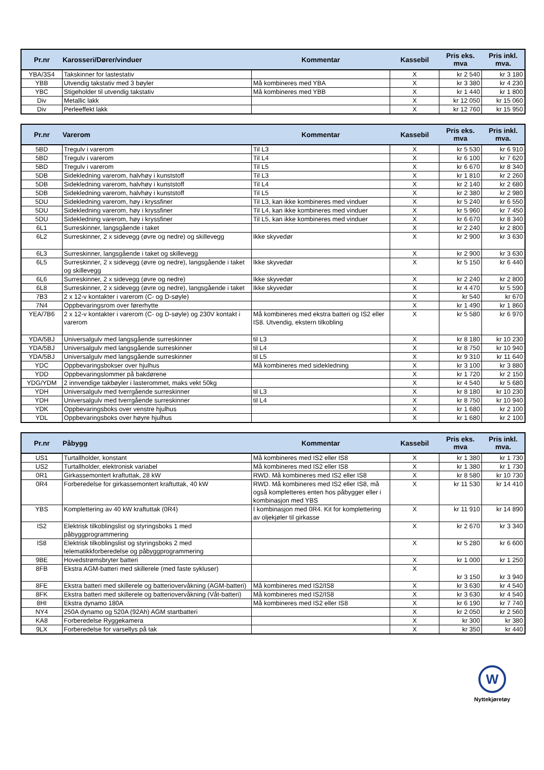| Pr.nr | Karosseri/Dører/vinduer | Kommentar | Kassebil | Pris eks. mva | Pris inkl. mva. |
| --- | --- | --- | --- | --- | --- |
| YBA/3S4 | Takskinner for lastestativ | | X | kr 2 540 | kr 3 180 |
| YBB | Utvendig takstativ med 3 bøyler | Må kombineres med YBA | X | kr 3 380 | kr 4 230 |
| YBC | Stigeholder til utvendig takstativ | Må kombineres med YBB | X | kr 1 440 | kr 1 800 |
| Div | Metallic lakk | | X | kr 12 050 | kr 15 060 |
| Div | Perleeffekt lakk | | X | kr 12 760 | kr 15 950 |
| Pr.nr | Varerom | Kommentar | Kassebil | Pris eks. mva | Pris inkl. mva. |
| --- | --- | --- | --- | --- | --- |
| 5BD | Tregulv i varerom | Til L3 | X | kr 5 530 | kr 6 910 |
| 5BD | Tregulv i varerom | Til L4 | X | kr 6 100 | kr 7 620 |
| 5BD | Tregulv i varerom | Til L5 | X | kr 6 670 | kr 8 340 |
| 5DB | Sidekledning varerom, halvhøy i kunststoff | Til L3 | X | kr 1 810 | kr 2 260 |
| 5DB | Sidekledning varerom, halvhøy i kunststoff | Til L4 | X | kr 2 140 | kr 2 680 |
| 5DB | Sidekledning varerom, halvhøy i kunststoff | Til L5 | X | kr 2 380 | kr 2 980 |
| 5DU | Sidekledning varerom, høy i kryssfiner | Til L3, kan ikke kombineres med vinduer | X | kr 5 240 | kr 6 550 |
| 5DU | Sidekledning varerom, høy i kryssfiner | Til L4, kan ikke kombineres med vinduer | X | kr 5 960 | kr 7 450 |
| 5DU | Sidekledning varerom, høy i kryssfiner | Til L5, kan ikke kombineres med vinduer | X | kr 6 670 | kr 8 340 |
| 6L1 | Surreskinner, langsgående i taket | | X | kr 2 240 | kr 2 800 |
| 6L2 | Surreskinner, 2 x sidevegg (øvre og nedre) og skillevegg | Ikke skyvedør | X | kr 2 900 | kr 3 630 |
| 6L3 | Surreskinner, langsgående i taket og skillevegg | | X | kr 2 900 | kr 3 630 |
| 6L5 | Surreskinner, 2 x sidevegg (øvre og nedre), langsgående i taket og skillevegg | Ikke skyvedør | X | kr 5 150 | kr 6 440 |
| 6L6 | Surreskinner, 2 x sidevegg (øvre og nedre) | Ikke skyvedør | X | kr 2 240 | kr 2 800 |
| 6L8 | Surreskinner, 2 x sidevegg (øvre og nedre), langsgående i taket | Ikke skyvedør | X | kr 4 470 | kr 5 590 |
| 7B3 | 2 x 12-v kontakter i varerom (C- og D-søyle) | | X | kr 540 | kr 670 |
| 7N4 | Oppbevaringsrom over førerhytte | | X | kr 1 490 | kr 1 860 |
| YEA/7B6 | 2 x 12-v kontakter i varerom (C- og D-søyle) og 230V kontakt i varerom | Må kombineres med ekstra batteri og IS2 eller IS8. Utvendig, ekstern tilkobling | X | kr 5 580 | kr 6 970 |
| YDA/5BJ | Universalgulv med langsgående surreskinner | til L3 | X | kr 8 180 | kr 10 230 |
| YDA/5BJ | Universalgulv med langsgående surreskinner | til L4 | X | kr 8 750 | kr 10 940 |
| YDA/5BJ | Universalgulv med langsgående surreskinner | til L5 | X | kr 9 310 | kr 11 640 |
| YDC | Oppbevaringsbokser over hjulhus | Må kombineres med sidekledning | X | kr 3 100 | kr 3 880 |
| YDD | Oppbevaringslommer på bakdørene | | X | kr 1 720 | kr 2 150 |
| YDG/YDM | 2 innvendige takbøyler i lasterommet, maks vekt 50kg | | X | kr 4 540 | kr 5 680 |
| YDH | Universalgulv med tverrgående surreskinner | til L3 | X | kr 8 180 | kr 10 230 |
| YDH | Universalgulv med tverrgående surreskinner | til L4 | X | kr 8 750 | kr 10 940 |
| YDK | Oppbevaringsboks over venstre hjulhus | | X | kr 1 680 | kr 2 100 |
| YDL | Oppbevaringsboks over høyre hjulhus | | X | kr 1 680 | kr 2 100 |
| Pr.nr | Påbygg | Kommentar | Kassebil | Pris eks. mva | Pris inkl. mva. |
| --- | --- | --- | --- | --- | --- |
| US1 | Turtallholder, konstant | Må kombineres med IS2 eller IS8 | X | kr 1 380 | kr 1 730 |
| US2 | Turtallholder, elektronisk variabel | Må kombineres med IS2 eller IS8 | X | kr 1 380 | kr 1 730 |
| 0R1 | Girkassemontert kraftuttak, 28 kW | RWD. Må kombineres med IS2 eller IS8 | X | kr 8 580 | kr 10 730 |
| 0R4 | Forberedelse for girkassemontert kraftuttak, 40 kW | RWD. Må kombineres med IS2 eller IS8, må også kompletteres enten hos påbygger eller i kombinasjon med YBS | X | kr 11 530 | kr 14 410 |
| YBS | Komplettering av 40 kW kraftuttak (0R4) | I kombinasjon med 0R4. Kit for komplettering av oljekjøler til girkasse | X | kr 11 910 | kr 14 890 |
| IS2 | Elektrisk tilkoblingslist og styringsboks 1 med påbyggprogrammering | | X | kr 2 670 | kr 3 340 |
| IS8 | Elektrisk tilkoblingslist og styringsboks 2 med telematikkforberedelse og påbyggprogrammering | | X | kr 5 280 | kr 6 600 |
| 9BE | Hovedstrømsbryter batteri | | X | kr 1 000 | kr 1 250 |
| 8FB | Ekstra AGM-batteri med skillerele (med faste sykluser) | | X | kr 3 150 | kr 3 940 |
| 8FE | Ekstra batteri med skillerele og batteriovervåkning (AGM-batteri) | Må kombineres med IS2/IS8 | X | kr 3 630 | kr 4 540 |
| 8FK | Ekstra batteri med skillerele og batteriovervåkning (Våt-batteri) | Må kombineres med IS2/IS8 | X | kr 3 630 | kr 4 540 |
| 8HI | Ekstra dynamo 180A | Må kombineres med IS2 eller IS8 | X | kr 6 190 | kr 7 740 |
| NY4 | 250A dynamo og 520A (92Ah) AGM startbatteri | | X | kr 2 050 | kr 2 560 |
| KA8 | Forberedelse Ryggekamera | | X | kr 300 | kr 380 |
| 9LX | Forberedelse for varsellys på tak | | X | kr 350 | kr 440 |
W
Nyttekjøretøy